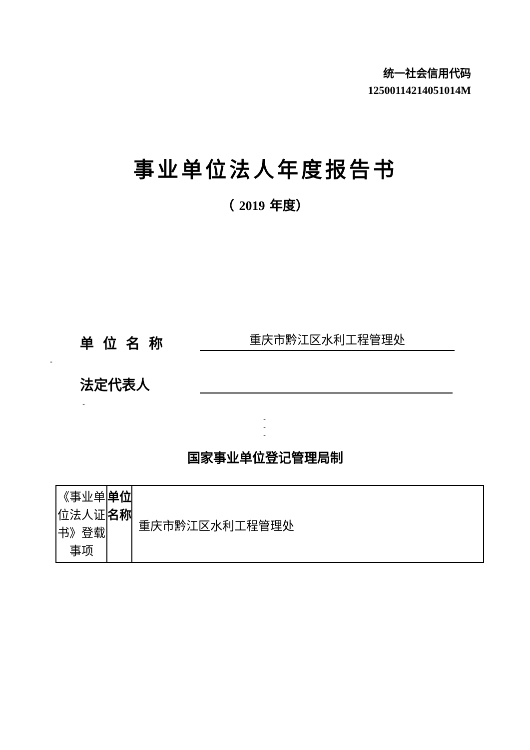统一社会信用代码
12500114214051014M
事业单位法人年度报告书
（ 2019 年度）
单位名称 重庆市黔江区水利工程管理处
-
法定代表人
-
-
-
-
国家事业单位登记管理局制
| 《事业单位法人证书》登载事项 | 单位名称 | 重庆市黔江区水利工程管理处 |